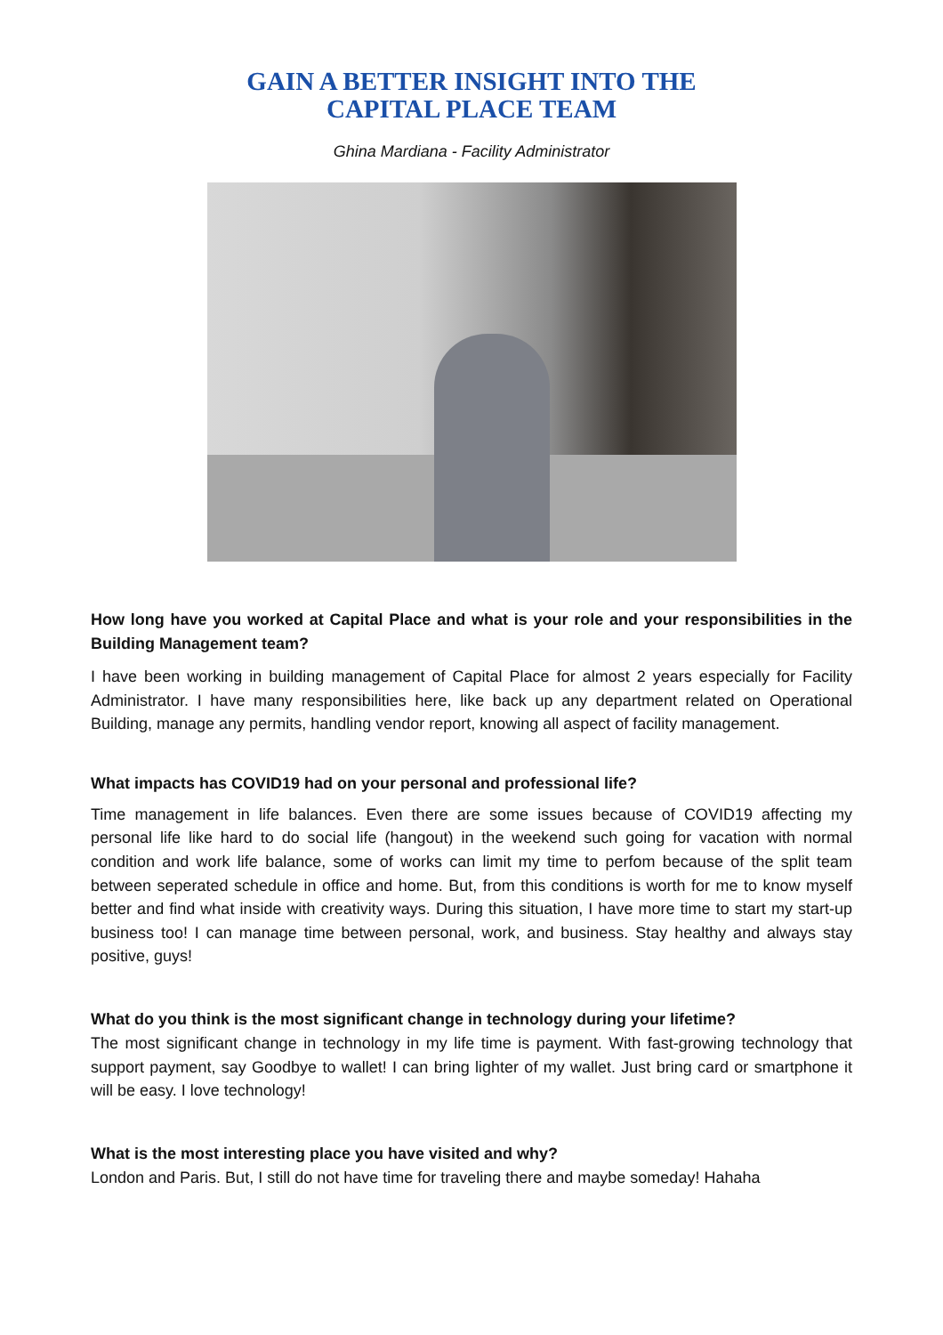GAIN A BETTER INSIGHT INTO THE
CAPITAL PLACE TEAM
Ghina Mardiana - Facility Administrator
How long have you worked at Capital Place and what is your role and your responsibilities in the Building Management team?
I have been working in building management of Capital Place for almost 2 years especially for Facility Administrator. I have many responsibilities here, like back up any department related on Operational Building, manage any permits, handling vendor report, knowing all aspect of facility management.
What impacts has COVID19 had on your personal and professional life?
Time management in life balances. Even there are some issues because of COVID19 affecting my personal life like hard to do social life (hangout) in the weekend such going for vacation with normal condition and work life balance, some of works can limit my time to perfom because of the split team between seperated schedule in office and home. But, from this conditions is worth for me to know myself better and find what inside with creativity ways. During this situation, I have more time to start my start-up business too! I can manage time between personal, work, and business. Stay healthy and always stay positive, guys!
What do you think is the most significant change in technology during your lifetime?
The most significant change in technology in my life time is payment. With fast-growing technology that support payment, say Goodbye to wallet! I can bring lighter of my wallet. Just bring card or smartphone it will be easy. I love technology!
What is the most interesting place you have visited and why?
London and Paris. But, I still do not have time for traveling there and maybe someday! Hahaha